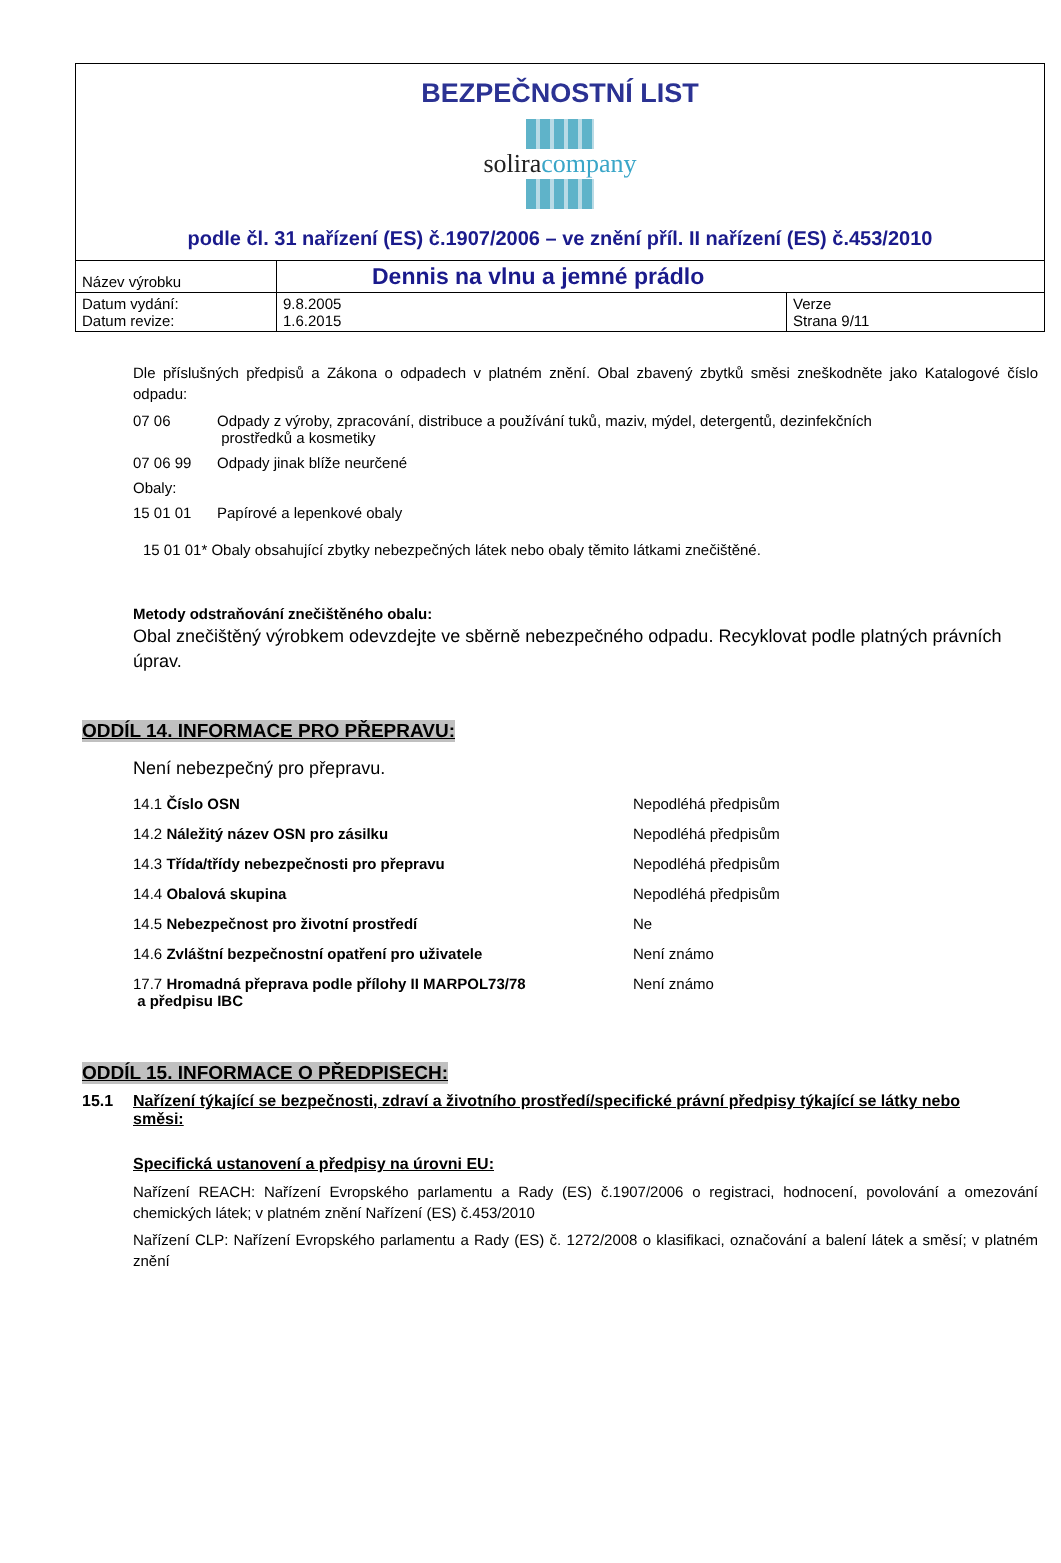| BEZPEČNOSTNÍ LIST solira company podle čl. 31 nařízení (ES) č.1907/2006 – ve znění příl. II nařízení (ES) č.453/2010 | | |
| Název výrobku | Dennis na vlnu a jemné prádlo | |
| Datum vydání: Datum revize: | 9.8.2005 1.6.2015 | Verze Strana 9/11 |
Dle příslušných předpisů a Zákona o odpadech v platném znění. Obal zbavený zbytků směsi zneškodněte jako Katalogové číslo odpadu:
07 06 Odpady z výroby, zpracování, distribuce a používání tuků, maziv, mýdel, detergentů, dezinfekčních
prostředků a kosmetiky
07 06 99 Odpady jinak blíže neurčené
Obaly:
15 01 01 Papírové a lepenkové obaly
15 01 01* Obaly obsahující zbytky nebezpečných látek nebo obaly těmito látkami znečištěné.
Metody odstraňování znečištěného obalu:
Obal znečištěný výrobkem odevzdejte ve sběrně nebezpečného odpadu. Recyklovat podle platných právních úprav.
ODDÍL 14. INFORMACE PRO PŘEPRAVU:
Není nebezpečný pro přepravu.
14.1 Číslo OSN Nepodléhá předpisům
14.2 Náležitý název OSN pro zásilku Nepodléhá předpisům
14.3 Třída/třídy nebezpečnosti pro přepravu Nepodléhá předpisům
14.4 Obalová skupina Nepodléhá předpisům
14.5 Nebezpečnost pro životní prostředí Ne
14.6 Zvláštní bezpečnostní opatření pro uživatele Není známo
17.7 Hromadná přeprava podle přílohy II MARPOL73/78
a předpisu IBC Není známo
ODDÍL 15. INFORMACE O PŘEDPISECH:
15.1 Nařízení týkající se bezpečnosti, zdraví a životního prostředí/specifické právní předpisy týkající se látky nebo směsi:
Specifická ustanovení a předpisy na úrovni EU:
Nařízení REACH: Nařízení Evropského parlamentu a Rady (ES) č.1907/2006 o registraci, hodnocení, povolování a omezování chemických látek; v platném znění Nařízení (ES) č.453/2010
Nařízení CLP: Nařízení Evropského parlamentu a Rady (ES) č. 1272/2008 o klasifikaci, označování a balení látek a směsí; v platném znění